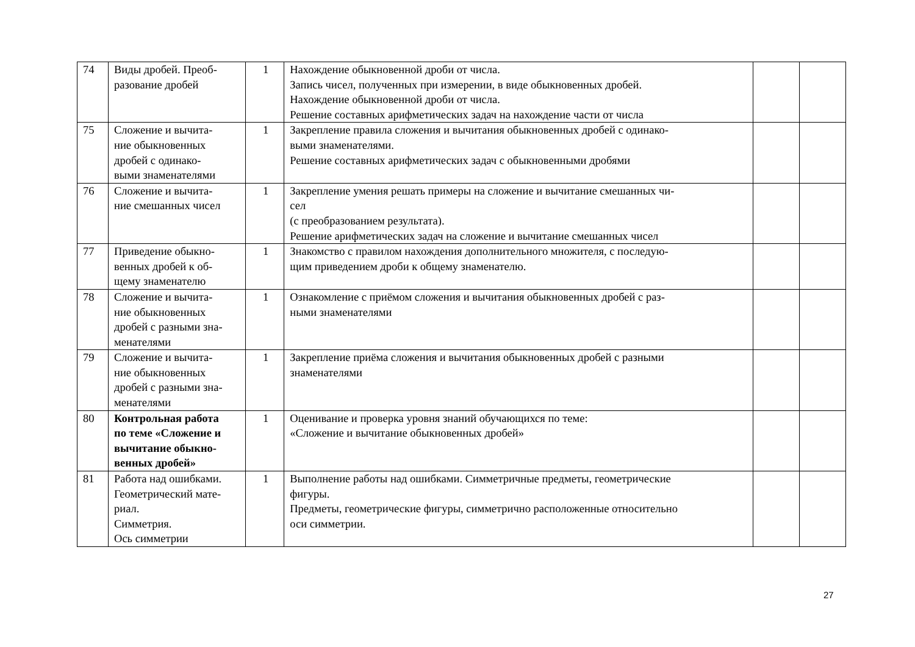| 74 | Виды дробей. Преоб- разование дробей | 1 | Нахождение обыкновенной дроби от числа. Запись чисел, полученных при измерении, в виде обыкновенных дробей. Нахождение обыкновенной дроби от числа. Решение составных арифметических задач на нахождение части от числа | | |
| 75 | Сложение и вычита- ние обыкновенных дробей с одинако- выми знаменателями | 1 | Закрепление правила сложения и вычитания обыкновенных дробей с одинако- выми знаменателями. Решение составных арифметических задач с обыкновенными дробями | | |
| 76 | Сложение и вычита- ние смешанных чисел | 1 | Закрепление умения решать примеры на сложение и вычитание смешанных чи- сел (с преобразованием результата). Решение арифметических задач на сложение и вычитание смешанных чисел | | |
| 77 | Приведение обыкно- венных дробей к об- щему знаменателю | 1 | Знакомство с правилом нахождения дополнительного множителя, с последую- щим приведением дроби к общему знаменателю. | | |
| 78 | Сложение и вычита- ние обыкновенных дробей с разными зна- менателями | 1 | Ознакомление с приёмом сложения и вычитания обыкновенных дробей с раз- ными знаменателями | | |
| 79 | Сложение и вычита- ние обыкновенных дробей с разными зна- менателями | 1 | Закрепление приёма сложения и вычитания обыкновенных дробей с разными знаменателями | | |
| 80 | Контрольная работа по теме «Сложение и вычитание обыкно- венных дробей» | 1 | Оценивание и проверка уровня знаний обучающихся по теме: «Сложение и вычитание обыкновенных дробей» | | |
| 81 | Работа над ошибками. Геометрический мате- риал. Симметрия. Ось симметрии | 1 | Выполнение работы над ошибками. Симметричные предметы, геометрические фигуры. Предметы, геометрические фигуры, симметрично расположенные относительно оси симметрии. | | |
27